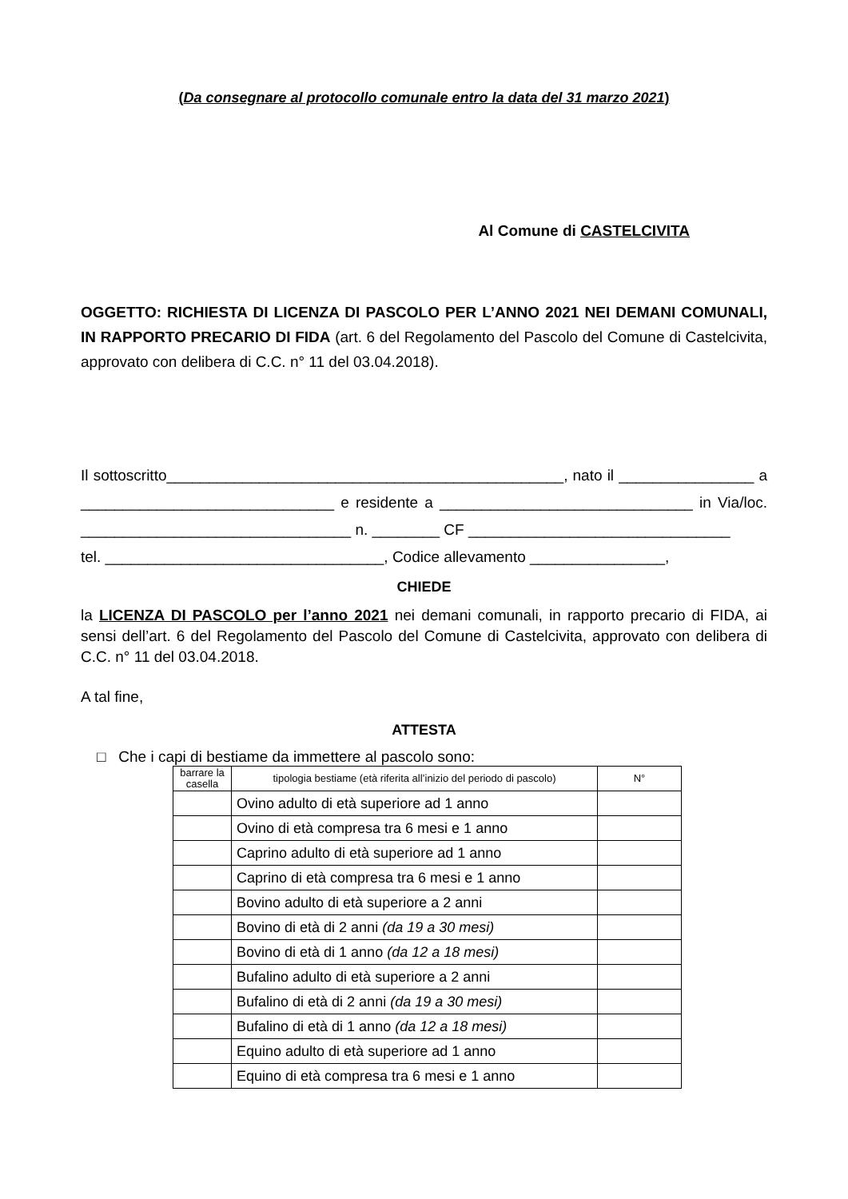(Da consegnare al protocollo comunale entro la data del 31 marzo 2021)
Al Comune di CASTELCIVITA
OGGETTO: RICHIESTA DI LICENZA DI PASCOLO PER L’ANNO 2021 NEI DEMANI COMUNALI, IN RAPPORTO PRECARIO DI FIDA (art. 6 del Regolamento del Pascolo del Comune di Castelcivita, approvato con delibera di C.C. n° 11 del 03.04.2018).
Il sottoscritto_______________________________________________, nato il ________________ a ______________________________ e residente a ______________________________ in Via/loc. ________________________________ n. ________ CF _______________________________
tel. _________________________________, Codice allevamento ________________,
CHIEDE
la LICENZA DI PASCOLO per l’anno 2021 nei demani comunali, in rapporto precario di FIDA, ai sensi dell’art. 6 del Regolamento del Pascolo del Comune di Castelcivita, approvato con delibera di C.C. n° 11 del 03.04.2018.
A tal fine,
ATTESTA
□ Che i capi di bestiame da immettere al pascolo sono:
| barrare la casella | tipologia bestiame (età riferita all’inizio del periodo di pascolo) | N° |
| --- | --- | --- |
| | Ovino adulto di età superiore ad 1 anno | |
| | Ovino di età compresa tra 6 mesi e 1 anno | |
| | Caprino adulto di età superiore ad 1 anno | |
| | Caprino di età compresa tra 6 mesi e 1 anno | |
| | Bovino adulto di età superiore a 2 anni | |
| | Bovino di età di 2 anni (da 19 a 30 mesi) | |
| | Bovino di età di 1 anno (da 12 a 18 mesi) | |
| | Bufalino adulto di età superiore a 2 anni | |
| | Bufalino di età di 2 anni (da 19 a 30 mesi) | |
| | Bufalino di età di 1 anno (da 12 a 18 mesi) | |
| | Equino adulto di età superiore ad 1 anno | |
| | Equino di età compresa tra 6 mesi e 1 anno | |